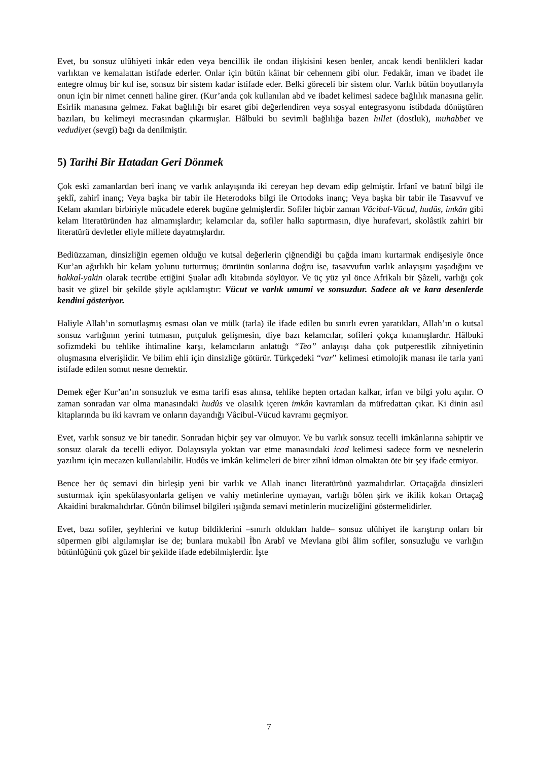Evet, bu sonsuz ulûhiyeti inkâr eden veya bencillik ile ondan ilişkisini kesen benler, ancak kendi benlikleri kadar varlıktan ve kemalattan istifade ederler. Onlar için bütün kâinat bir cehennem gibi olur. Fedakâr, iman ve ibadet ile entegre olmuş bir kul ise, sonsuz bir sistem kadar istifade eder. Belki göreceli bir sistem olur. Varlık bütün boyutlarıyla onun için bir nimet cenneti haline girer. (Kur’anda çok kullanılan abd ve ibadet kelimesi sadece bağlılık manasına gelir. Esirlik manasına gelmez. Fakat bağlılığı bir esaret gibi değerlendiren veya sosyal entegrasyonu istibdada dönüştüren bazıları, bu kelimeyi mecrasından çıkarmışlar. Hâlbuki bu sevimli bağlılığa bazen hıllet (dostluk), muhabbet ve vedudiyet (sevgi) bağı da denilmiştir.
5) Tarihi Bir Hatadan Geri Dönmek
Çok eski zamanlardan beri inanç ve varlık anlayışında iki cereyan hep devam edip gelmiştir. İrfanî ve batınî bilgi ile şeklî, zahirî inanç; Veya başka bir tabir ile Heterodoks bilgi ile Ortodoks inanç; Veya başka bir tabir ile Tasavvuf ve Kelam akımları birbiriyle mücadele ederek bugüne gelmişlerdir. Sofiler hiçbir zaman Vâcibul-Vücud, hudûs, imkân gibi kelam literatüründen haz almamışlardır; kelamcılar da, sofiler halkı saptırmasın, diye hurafevari, skolâstik zahiri bir literatürü devletler eliyle millete dayatmışlardır.
Bediüzzaman, dinsizliğin egemen olduğu ve kutsal değerlerin çiğnendiği bu çağda imanı kurtarmak endişesiyle önce Kur’an ağırlıklı bir kelam yolunu tutturmuş; ömrünün sonlarına doğru ise, tasavvufun varlık anlayışını yaşadığını ve hakkal-yakin olarak tecrübe ettiğini Şualar adlı kitabında söylüyor. Ve üç yüz yıl önce Afrikalı bir Şâzeli, varlığı çok basit ve güzel bir şekilde şöyle açıklamıştır: Vücut ve varlık umumi ve sonsuzdur. Sadece ak ve kara desenlerde kendini gösteriyor.
Haliyle Allah’ın somutlaşmış esması olan ve mülk (tarla) ile ifade edilen bu sınırlı evren yaratıkları, Allah’ın o kutsal sonsuz varlığının yerini tutmasın, putçuluk gelişmesin, diye bazı kelamcılar, sofileri çokça kınamışlardır. Hâlbuki sofizmdeki bu tehlike ihtimaline karşı, kelamcıların anlattığı “Teo” anlayışı daha çok putperestlik zihniyetinin oluşmasına elverişlidir. Ve bilim ehli için dinsizliğe götürür. Türkçedeki “var” kelimesi etimolojik manası ile tarla yani istifade edilen somut nesne demektir.
Demek eğer Kur’an’ın sonsuzluk ve esma tarifi esas alınsa, tehlike hepten ortadan kalkar, irfan ve bilgi yolu açılır. O zaman sonradan var olma manasındaki hudûs ve olasılık içeren imkân kavramları da müfredattan çıkar. Ki dinin asıl kitaplarında bu iki kavram ve onların dayandığı Vâcibul-Vücud kavramı geçmiyor.
Evet, varlık sonsuz ve bir tanedir. Sonradan hiçbir şey var olmuyor. Ve bu varlık sonsuz tecelli imkânlarına sahiptir ve sonsuz olarak da tecelli ediyor. Dolayısıyla yoktan var etme manasındaki icad kelimesi sadece form ve nesnelerin yazılımı için mecazen kullanılabilir. Hudûs ve imkân kelimeleri de birer zihnî idman olmaktan öte bir şey ifade etmiyor.
Bence her üç semavi din birleşip yeni bir varlık ve Allah inancı literatürünü yazmalıdırlar. Ortaçağda dinsizleri susturmak için spekülasyonlarla gelişen ve vahiy metinlerine uymayan, varlığı bölen şirk ve ikilik kokan Ortaçağ Akaidini bırakmalıdırlar. Günün bilimsel bilgileri ışığında semavi metinlerin mucizeliğini göstermelidirler.
Evet, bazı sofiler, şeyhlerini ve kutup bildiklerini –sınırlı oldukları halde– sonsuz ulûhiyet ile karıştırıp onları bir süpermen gibi algılamışlar ise de; bunlara mukabil İbn Arabî ve Mevlana gibi âlim sofiler, sonsuzluğu ve varlığın bütünlüğünü çok güzel bir şekilde ifade edebilmişlerdir. İşte
7